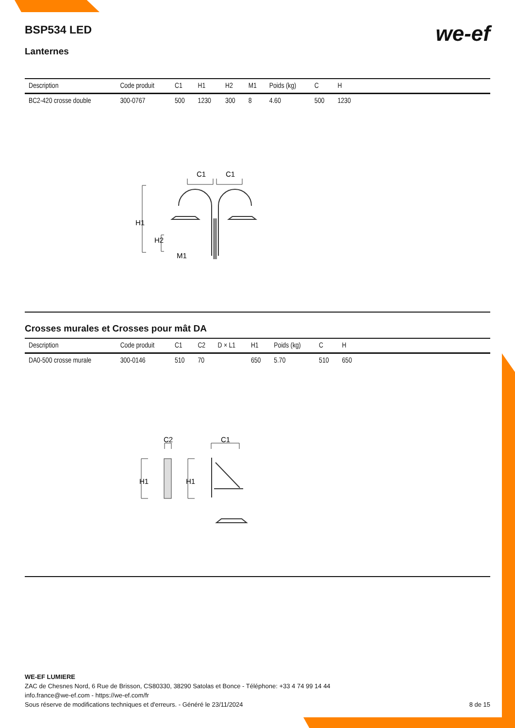BSP534 LED
we-ef
Lanternes
| Description | Code produit | C1 | H1 | H2 | M1 | Poids (kg) | C | H | |
| --- | --- | --- | --- | --- | --- | --- | --- | --- | --- |
| BC2-420 crosse double | 300-0767 | 500 | 1230 | 300 | 8 | 4.60 | 500 | 1230 | |
C1
C1
H1
H2
M1
Crosses murales et Crosses pour mât DA
| Description | Code produit | C1 | C2 | D × L1 | H1 | Poids (kg) | C | H | |
| --- | --- | --- | --- | --- | --- | --- | --- | --- | --- |
| DA0-500 crosse murale | 300-0146 | 510 | 70 | | 650 | 5.70 | 510 | 650 | |
C2
C1
H1
H1
WE-EF LUMIERE
ZAC de Chesnes Nord, 6 Rue de Brisson, CS80330, 38290 Satolas et Bonce - Téléphone: +33 4 74 99 14 44
info.france@we-ef.com - https://we-ef.com/fr
Sous réserve de modifications techniques et d'erreurs. - Généré le 23/11/2024 8 de 15